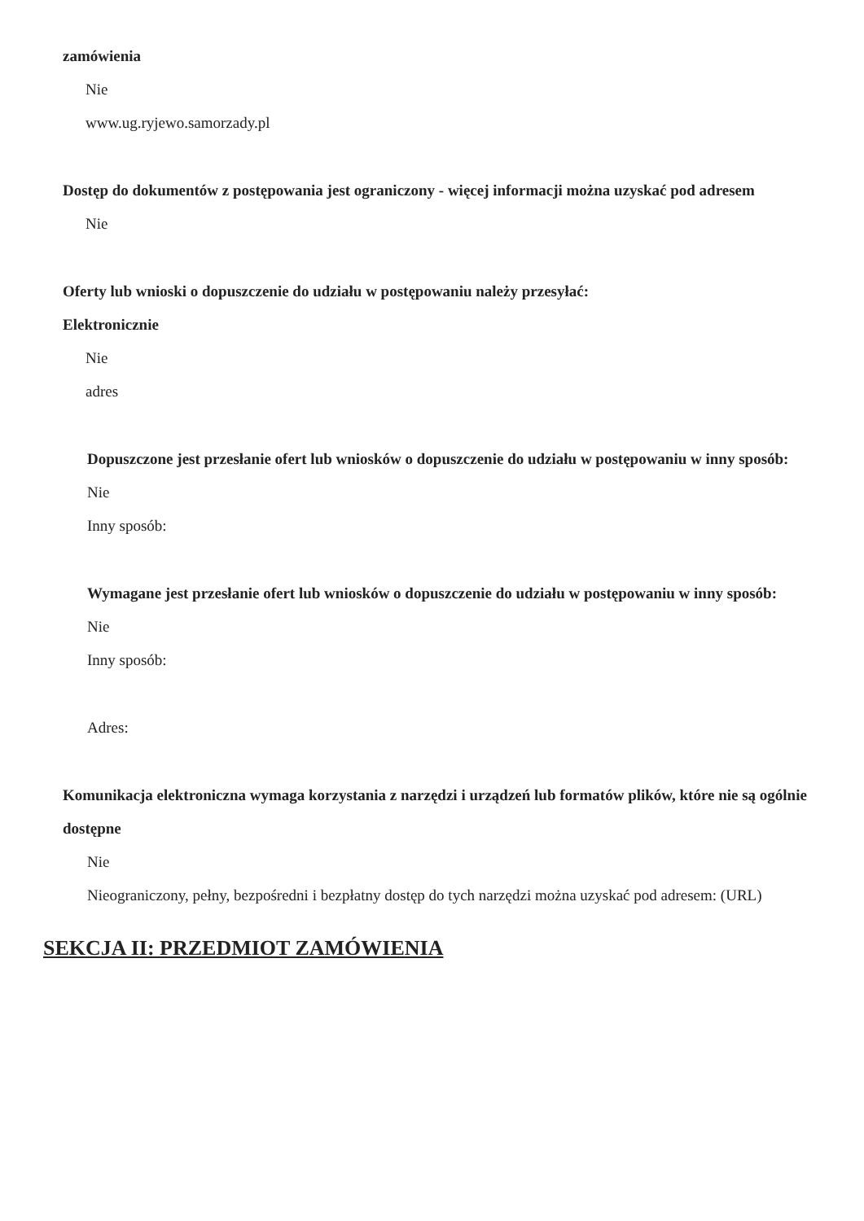zamówienia
Nie
www.ug.ryjewo.samorzady.pl
Dostęp do dokumentów z postępowania jest ograniczony - więcej informacji można uzyskać pod adresem
Nie
Oferty lub wnioski o dopuszczenie do udziału w postępowaniu należy przesyłać:
Elektronicznie
Nie
adres
Dopuszczone jest przesłanie ofert lub wniosków o dopuszczenie do udziału w postępowaniu w inny sposób:
Nie
Inny sposób:
Wymagane jest przesłanie ofert lub wniosków o dopuszczenie do udziału w postępowaniu w inny sposób:
Nie
Inny sposób:
Adres:
Komunikacja elektroniczna wymaga korzystania z narzędzi i urządzeń lub formatów plików, które nie są ogólnie dostępne
Nie
Nieograniczony, pełny, bezpośredni i bezpłatny dostęp do tych narzędzi można uzyskać pod adresem: (URL)
SEKCJA II: PRZEDMIOT ZAMÓWIENIA